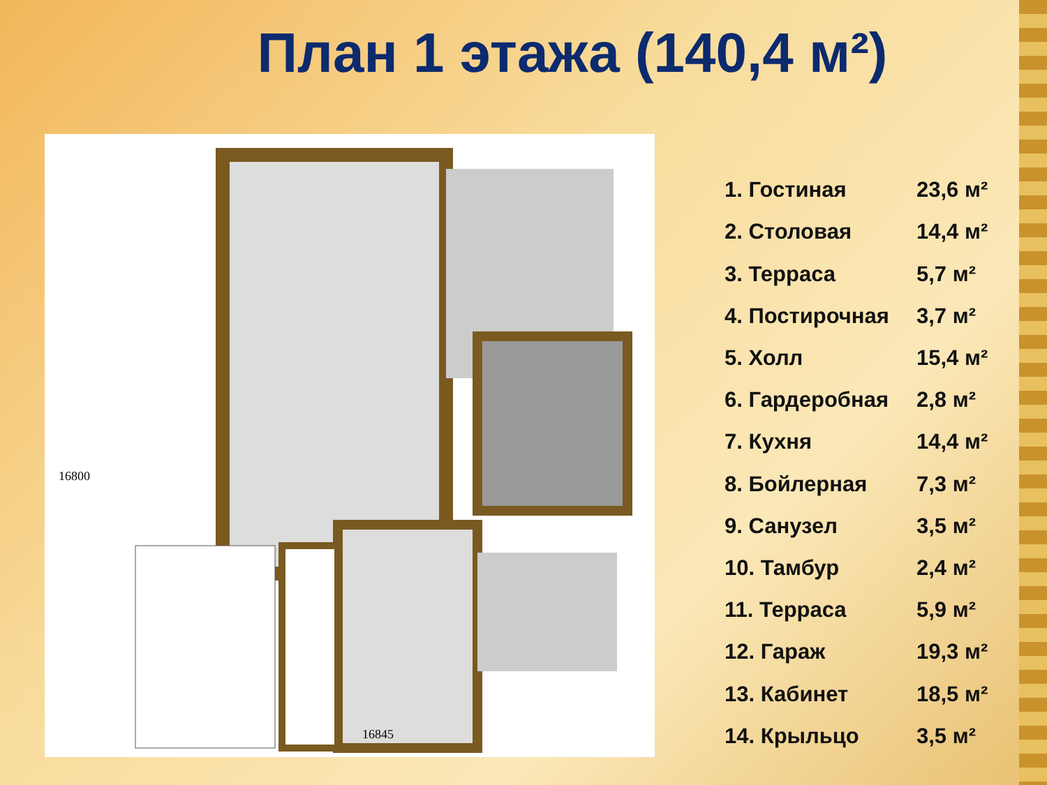План 1 этажа (140,4 м²)
16800
16845
| 1. Гостиная | 23,6 м² |
| 2. Столовая | 14,4 м² |
| 3. Терраса | 5,7 м² |
| 4. Постирочная | 3,7 м² |
| 5. Холл | 15,4 м² |
| 6. Гардеробная | 2,8 м² |
| 7. Кухня | 14,4 м² |
| 8. Бойлерная | 7,3 м² |
| 9. Санузел | 3,5 м² |
| 10. Тамбур | 2,4 м² |
| 11. Терраса | 5,9 м² |
| 12. Гараж | 19,3 м² |
| 13. Кабинет | 18,5 м² |
| 14. Крыльцо | 3,5 м² |